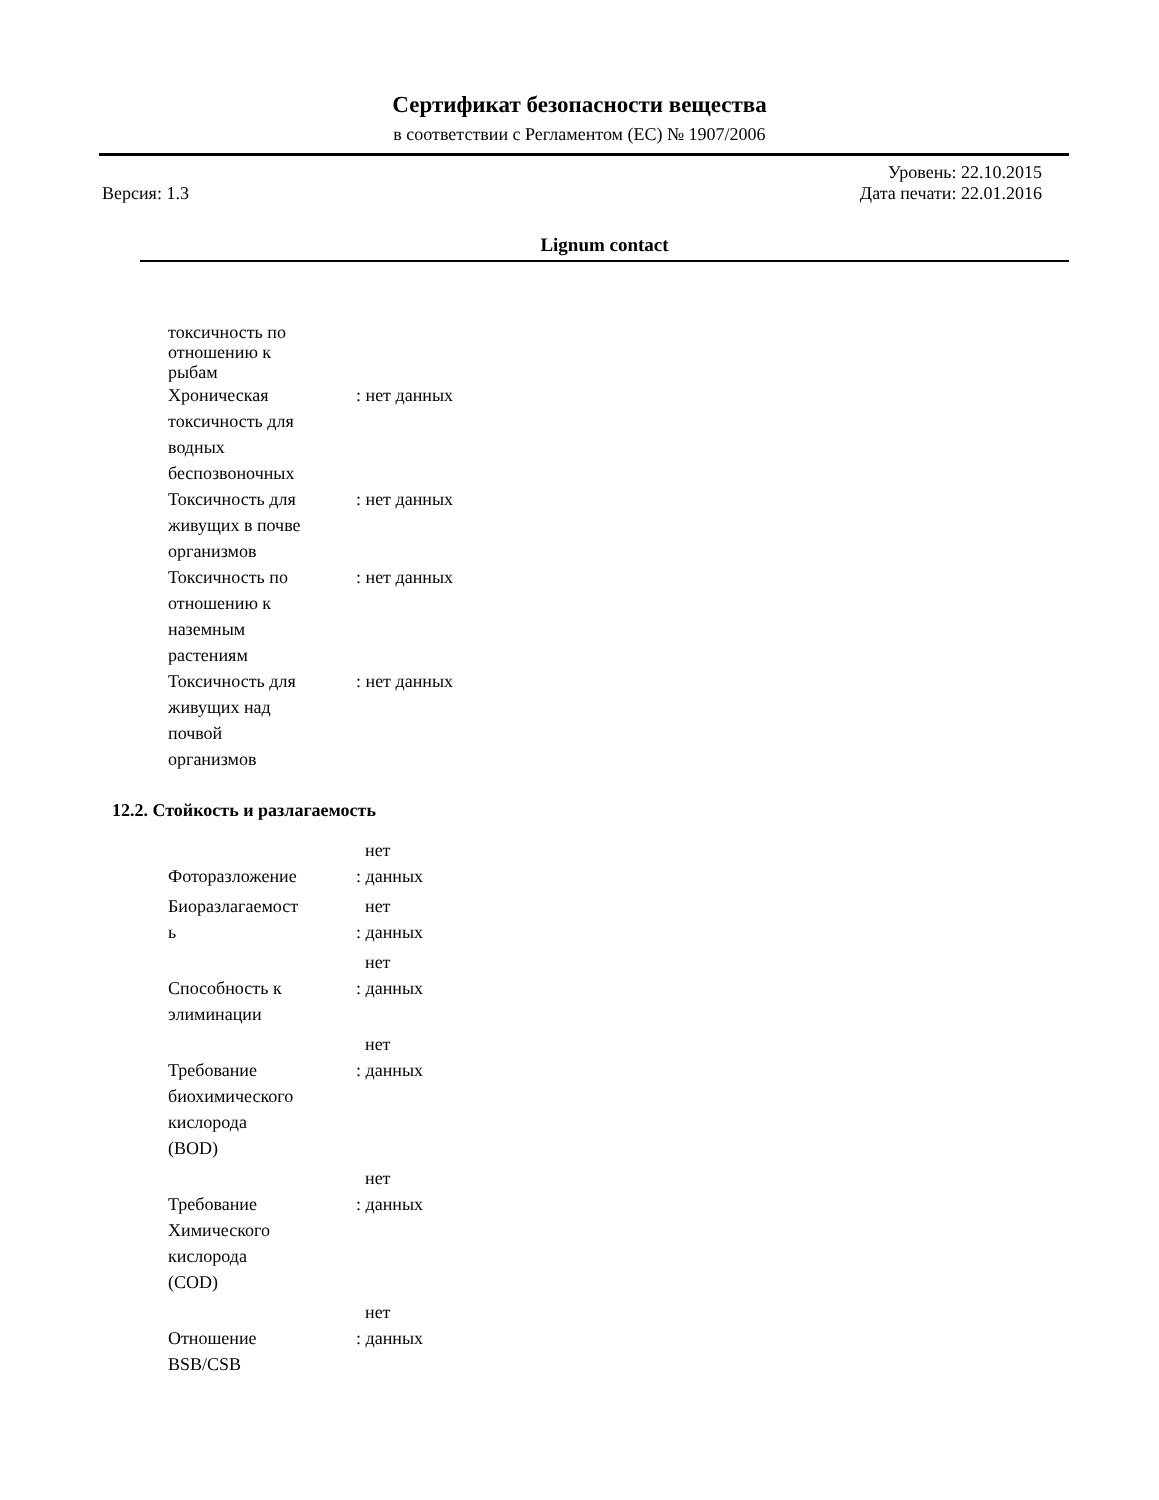Сертификат безопасности вещества
в соответствии с Регламентом (EC) № 1907/2006
Уровень: 22.10.2015
Версия: 1.3 Дата печати: 22.01.2016
Lignum contact
| токсичность по отношению к рыбам | |
| Хроническая токсичность для водных беспозвоночных | : нет данных |
| Токсичность для живущих в почве организмов | : нет данных |
| Токсичность по отношению к наземным растениям | : нет данных |
| Токсичность для живущих над почвой организмов | : нет данных |
12.2. Стойкость и разлагаемость
| Фоторазложение | нет : данных |
| Биоразлагаемост ь | нет : данных |
| Способность к элиминации | нет : данных |
| Требование биохимического кислорода (BOD) | нет : данных |
| Требование Химического кислорода (COD) | нет : данных |
| Отношение BSB/CSB | нет : данных |